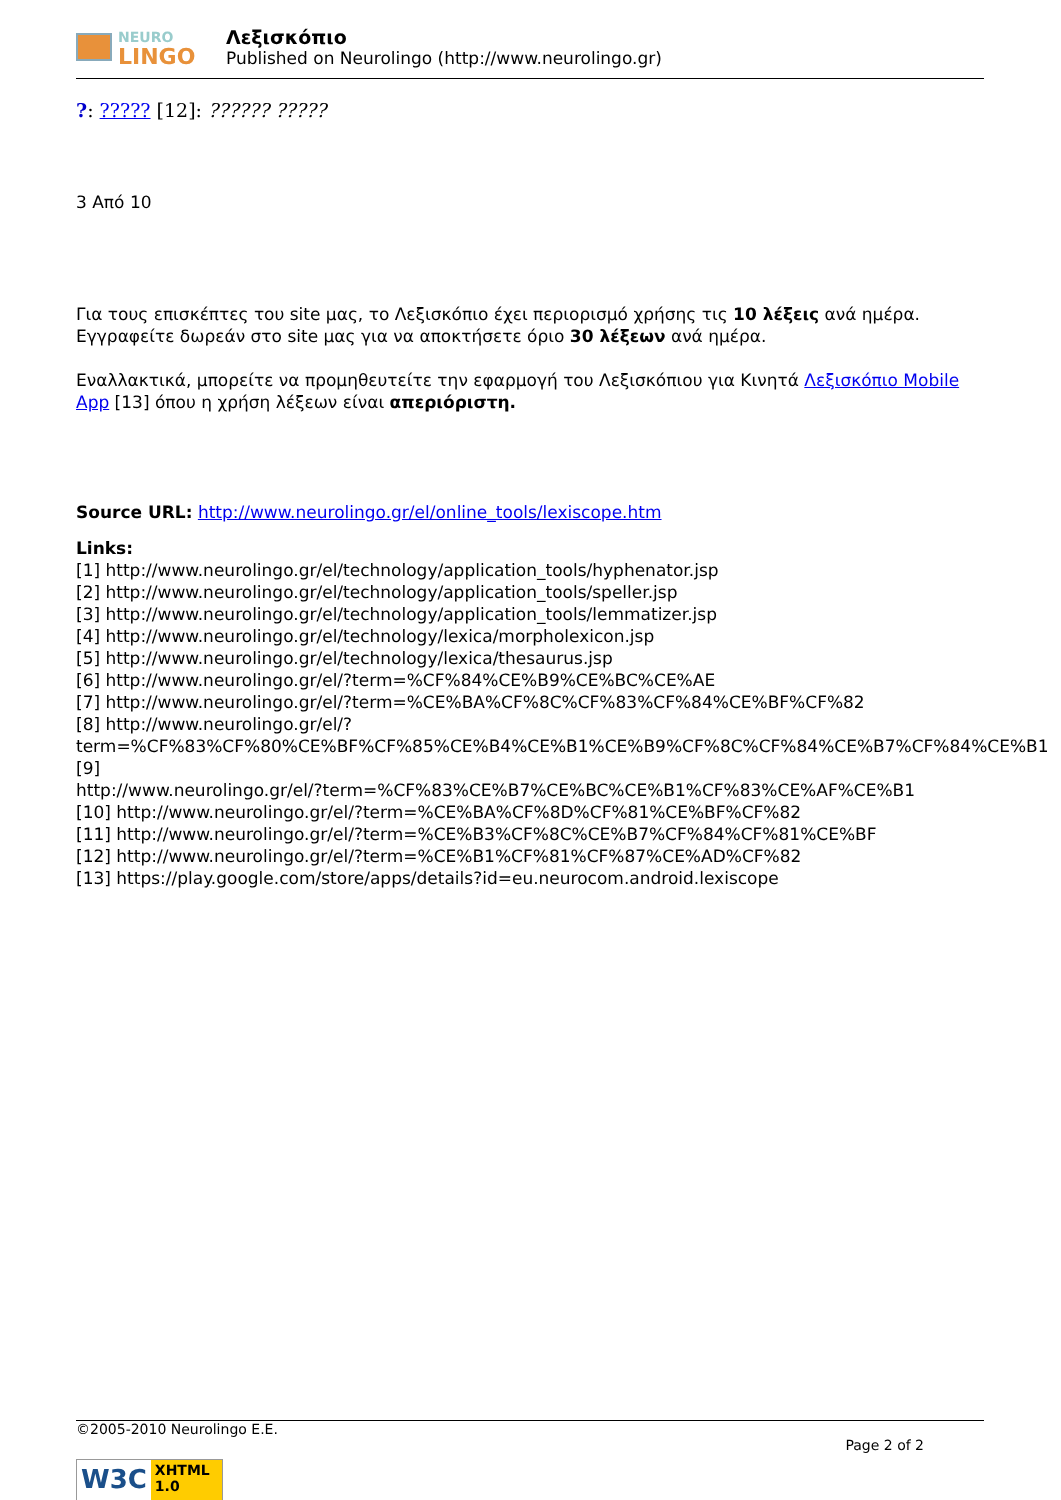NEURO
LINGO
Λεξισκόπιο
Published on Neurolingo (http://www.neurolingo.gr)
?: ????? [12]: ?????? ?????
3 Από 10
Για τους επισκέπτες του site μας, το Λεξισκόπιο έχει περιορισμό χρήσης τις 10 λέξεις ανά ημέρα. Εγγραφείτε δωρεάν στο site μας για να αποκτήσετε όριο 30 λέξεων ανά ημέρα.
Εναλλακτικά, μπορείτε να προμηθευτείτε την εφαρμογή του Λεξισκόπιου για Κινητά Λεξισκόπιο Mobile App [13] όπου η χρήση λέξεων είναι απεριόριστη.
Source URL: http://www.neurolingo.gr/el/online_tools/lexiscope.htm
Links:
[1] http://www.neurolingo.gr/el/technology/application_tools/hyphenator.jsp
[2] http://www.neurolingo.gr/el/technology/application_tools/speller.jsp
[3] http://www.neurolingo.gr/el/technology/application_tools/lemmatizer.jsp
[4] http://www.neurolingo.gr/el/technology/lexica/morpholexicon.jsp
[5] http://www.neurolingo.gr/el/technology/lexica/thesaurus.jsp
[6] http://www.neurolingo.gr/el/?term=%CF%84%CE%B9%CE%BC%CE%AE
[7] http://www.neurolingo.gr/el/?term=%CE%BA%CF%8C%CF%83%CF%84%CE%BF%CF%82
[8] http://www.neurolingo.gr/el/?term=%CF%83%CF%80%CE%BF%CF%85%CE%B4%CE%B1%CE%B9%CF%8C%CF%84%CE%B7%CF%84%CE%B1
[9]
http://www.neurolingo.gr/el/?term=%CF%83%CE%B7%CE%BC%CE%B1%CF%83%CE%AF%CE%B1
[10] http://www.neurolingo.gr/el/?term=%CE%BA%CF%8D%CF%81%CE%BF%CF%82
[11] http://www.neurolingo.gr/el/?term=%CE%B3%CF%8C%CE%B7%CF%84%CF%81%CE%BF
[12] http://www.neurolingo.gr/el/?term=%CE%B1%CF%81%CF%87%CE%AD%CF%82
[13] https://play.google.com/store/apps/details?id=eu.neurocom.android.lexiscope
©2005-2010 Neurolingo E.E.
Page 2 of 2
W3C XHTML 1.0